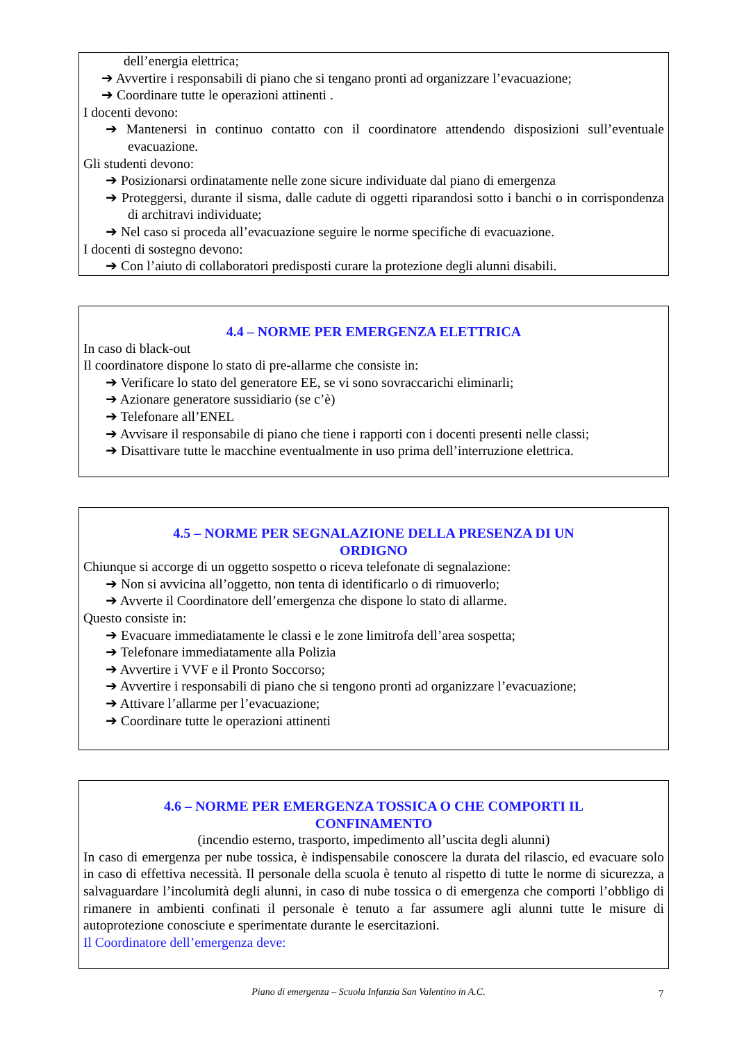dell’energia elettrica;
➔ Avvertire i responsabili di piano che si tengano pronti ad organizzare l’evacuazione;
➔ Coordinare tutte le operazioni attinenti .
I docenti devono:
➔ Mantenersi in continuo contatto con il coordinatore attendendo disposizioni sull’eventuale evacuazione.
Gli studenti devono:
➔ Posizionarsi ordinatamente nelle zone sicure individuate dal piano di emergenza
➔ Proteggersi, durante il sisma, dalle cadute di oggetti riparandosi sotto i banchi o in corrispondenza di architravi individuate;
➔ Nel caso si proceda all’evacuazione seguire le norme specifiche di evacuazione.
I docenti di sostegno devono:
➔ Con l’aiuto di collaboratori predisposti curare la protezione degli alunni disabili.
4.4 – NORME PER EMERGENZA ELETTRICA
In caso di black-out
Il coordinatore dispone lo stato di pre-allarme che consiste in:
➔ Verificare lo stato del generatore EE, se vi sono sovraccarichi eliminarli;
➔ Azionare generatore sussidiario (se c’è)
➔ Telefonare all’ENEL
➔ Avvisare il responsabile di piano che tiene i rapporti con i docenti presenti nelle classi;
➔ Disattivare tutte le macchine eventualmente in uso prima dell’interruzione elettrica.
4.5 – NORME PER SEGNALAZIONE DELLA PRESENZA DI UN
ORDIGNO
Chiunque si accorge di un oggetto sospetto o riceva telefonate di segnalazione:
➔ Non si avvicina all’oggetto, non tenta di identificarlo o di rimuoverlo;
➔ Avverte il Coordinatore dell’emergenza che dispone lo stato di allarme.
Questo consiste in:
➔ Evacuare immediatamente le classi e le zone limitrofa dell’area sospetta;
➔ Telefonare immediatamente alla Polizia
➔ Avvertire i VVF e il Pronto Soccorso;
➔ Avvertire i responsabili di piano che si tengono pronti ad organizzare l’evacuazione;
➔ Attivare l’allarme per l’evacuazione;
➔ Coordinare tutte le operazioni attinenti
4.6 – NORME PER EMERGENZA TOSSICA O CHE COMPORTI IL
CONFINAMENTO
(incendio esterno, trasporto, impedimento all’uscita degli alunni)
In caso di emergenza per nube tossica, è indispensabile conoscere la durata del rilascio, ed evacuare solo in caso di effettiva necessità. Il personale della scuola è tenuto al rispetto di tutte le norme di sicurezza, a salvaguardare l’incolumità degli alunni, in caso di nube tossica o di emergenza che comporti l’obbligo di rimanere in ambienti confinati il personale è tenuto a far assumere agli alunni tutte le misure di autoprotezione conosciute e sperimentate durante le esercitazioni.
Il Coordinatore dell’emergenza deve:
Piano di emergenza – Scuola Infanzia San Valentino in A.C. 7